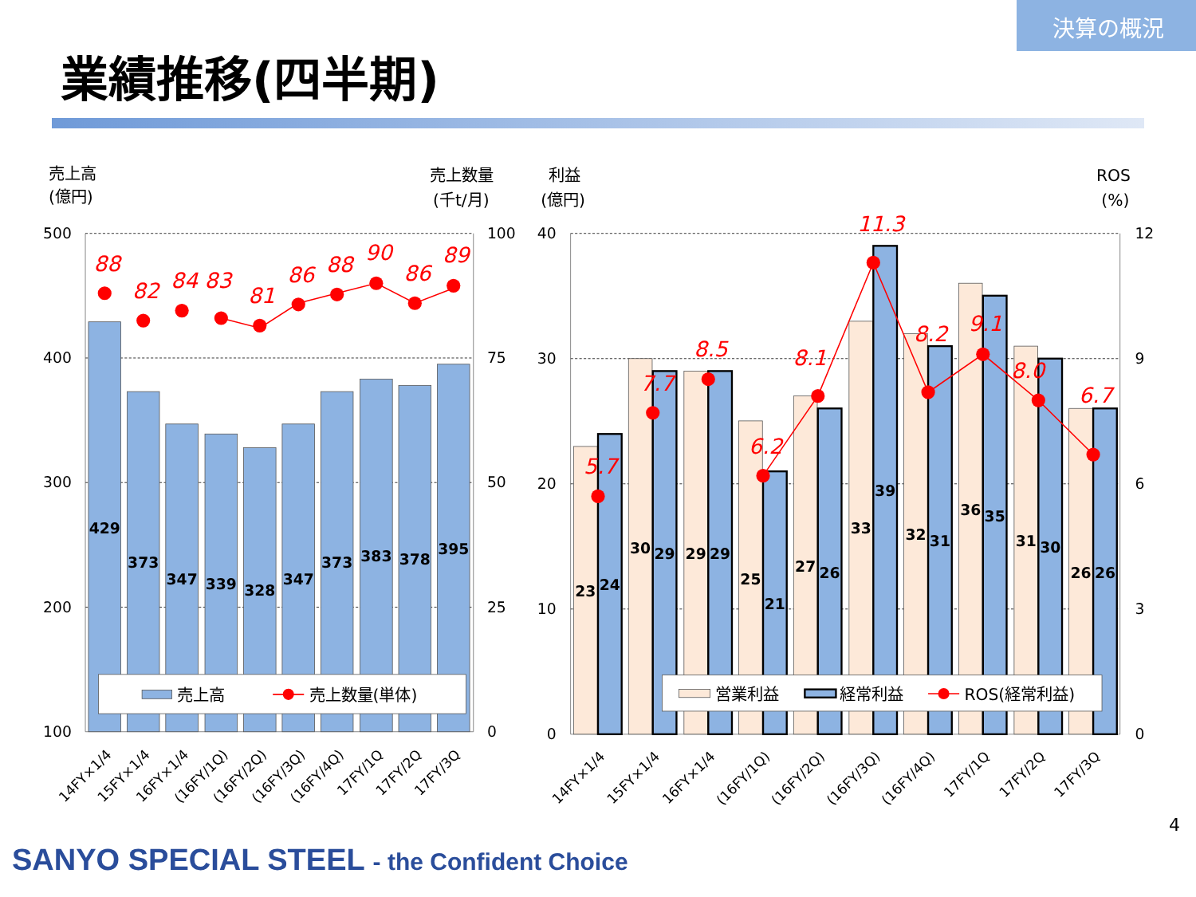決算の概況
業績推移(四半期)
売上高
(億円)
売上数量
(千t/月)
利益
(億円)
ROS
(%)
500
400
300
200
100
40
30
20
10
0
100
75
50
25
0
12
9
6
3
0
429
373
347
339
328
347
373
383
378
395
88
82
84
83
81
86
88
90
86
89
売上高
売上数量(単体)
14FY×1/4
15FY×1/4
16FY×1/4
(16FY/1Q)
(16FY/2Q)
(16FY/3Q)
(16FY/4Q)
17FY/1Q
17FY/2Q
17FY/3Q
23
24
30
29
29
29
25
21
27
26
33
39
32
31
36
35
31
30
26
26
5.7
7.7
8.5
6.2
8.1
11.3
8.2
9.1
8.0
6.7
営業利益
経常利益
ROS(経常利益)
14FY×1/4
15FY×1/4
16FY×1/4
(16FY/1Q)
(16FY/2Q)
(16FY/3Q)
(16FY/4Q)
17FY/1Q
17FY/2Q
17FY/3Q
SANYO SPECIAL STEEL - the Confident Choice
4